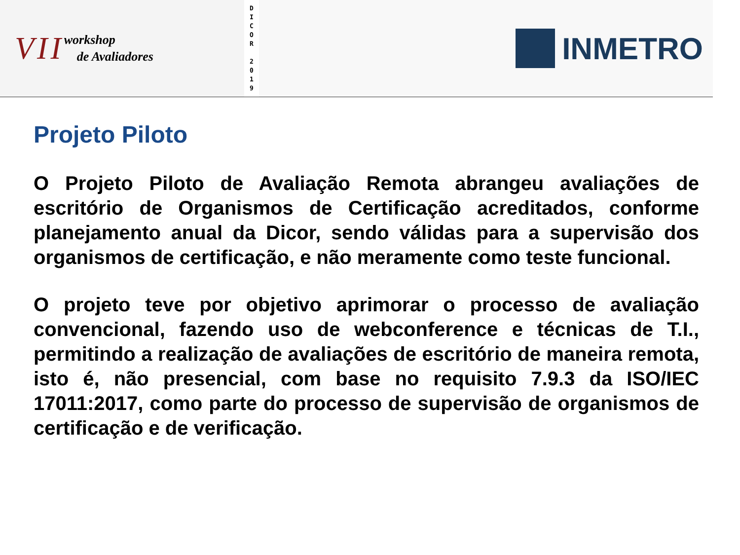VII
workshop
de Avaliadores
D
I
C
O
R
2
0
1
9
INMETRO
Projeto Piloto
O Projeto Piloto de Avaliação Remota abrangeu avaliações de escritório de Organismos de Certificação acreditados, conforme planejamento anual da Dicor, sendo válidas para a supervisão dos organismos de certificação, e não meramente como teste funcional.
O projeto teve por objetivo aprimorar o processo de avaliação convencional, fazendo uso de webconference e técnicas de T.I., permitindo a realização de avaliações de escritório de maneira remota, isto é, não presencial, com base no requisito 7.9.3 da ISO/IEC 17011:2017, como parte do processo de supervisão de organismos de certificação e de verificação.